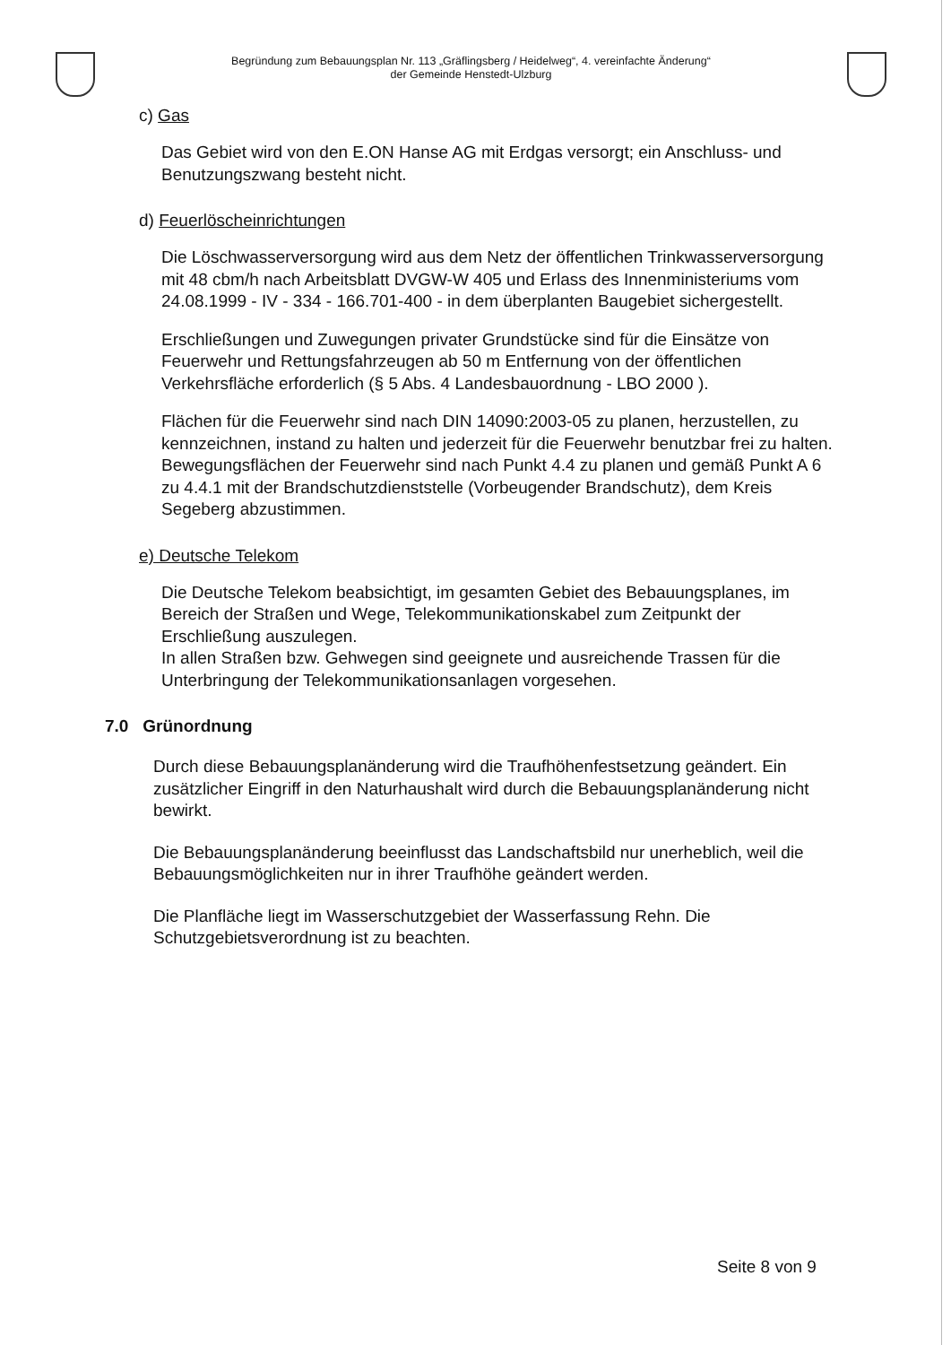Begründung zum Bebauungsplan Nr. 113 „Gräflingsberg / Heidelweg“, 4. vereinfachte Änderung“
der Gemeinde Henstedt-Ulzburg
c) Gas
Das Gebiet wird von den E.ON Hanse AG mit Erdgas versorgt; ein Anschluss- und Benutzungszwang besteht nicht.
d) Feuerlöscheinrichtungen
Die Löschwasserversorgung wird aus dem Netz der öffentlichen Trinkwasser­versorgung mit 48 cbm/h nach Arbeitsblatt DVGW-W 405 und Erlass des Innenministeriums vom 24.08.1999 - IV - 334 - 166.701-400 - in dem überplanten Baugebiet sichergestellt.
Erschließungen und Zuwegungen privater Grundstücke sind für die Einsätze von Feuerwehr und Rettungsfahrzeugen ab 50 m Entfernung von der öffentlichen Verkehrsfläche erforderlich (§ 5 Abs. 4 Landesbauordnung - LBO 2000 ).
Flächen für die Feuerwehr sind nach DIN 14090:2003-05 zu planen, herzustellen, zu kennzeichnen, instand zu halten und jederzeit für die Feuerwehr benutzbar frei zu halten. Bewegungsflächen der Feuerwehr sind nach Punkt 4.4 zu planen und gemäß Punkt A 6 zu 4.4.1 mit der Brandschutzdienststelle (Vorbeugender Brandschutz), dem Kreis Segeberg abzustimmen.
e) Deutsche Telekom
Die Deutsche Telekom beabsichtigt, im gesamten Gebiet des Bebauungsplanes, im Bereich der Straßen und Wege, Telekommunikationskabel zum Zeitpunkt der Erschließung auszulegen.
In allen Straßen bzw. Gehwegen sind geeignete und ausreichende Trassen für die Unterbringung der Telekommunikationsanlagen vorgesehen.
7.0 Grünordnung
Durch diese Bebauungsplanänderung wird die Traufhöhenfestsetzung geändert. Ein zusätzlicher Eingriff in den Naturhaushalt wird durch die Bebauungsplanänderung nicht bewirkt.
Die Bebauungsplanänderung beeinflusst das Landschaftsbild nur unerheblich, weil die Bebauungsmöglichkeiten nur in ihrer Traufhöhe geändert werden.
Die Planfläche liegt im Wasserschutzgebiet der Wasserfassung Rehn. Die Schutzgebietsverordnung ist zu beachten.
Seite 8 von 9